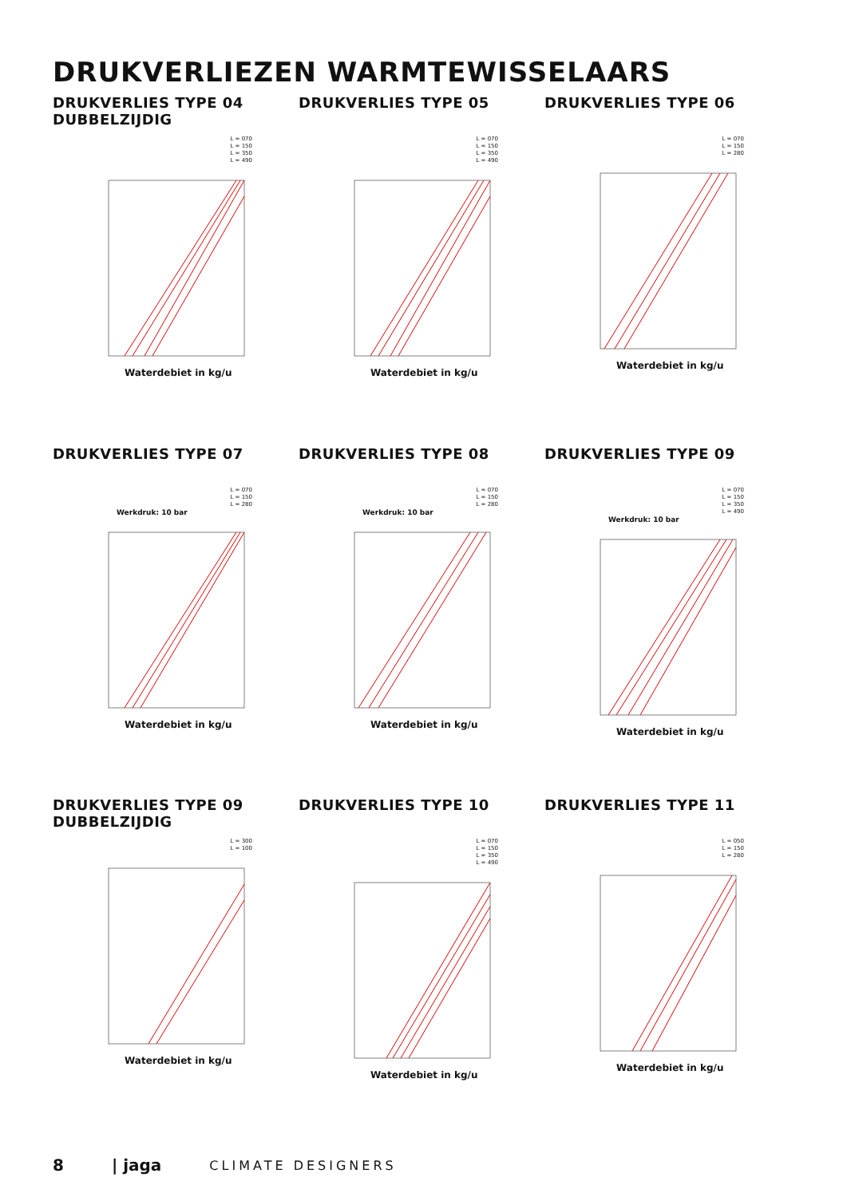DRUKVERLIEZEN WARMTEWISSELAARS
DRUKVERLIES TYPE 04
DUBBELZIJDIG
L = 070
L = 150
L = 350
L = 490
Waterdebiet in kg/u
DRUKVERLIES TYPE 05
L = 070
L = 150
L = 350
L = 490
Waterdebiet in kg/u
DRUKVERLIES TYPE 06
L = 070
L = 150
L = 280
Waterdebiet in kg/u
DRUKVERLIES TYPE 07
L = 070
L = 150
L = 280
Werkdruk: 10 bar
Waterdebiet in kg/u
DRUKVERLIES TYPE 08
L = 070
L = 150
L = 280
Werkdruk: 10 bar
Waterdebiet in kg/u
DRUKVERLIES TYPE 09
L = 070
L = 150
L = 350
L = 490
Werkdruk: 10 bar
Waterdebiet in kg/u
DRUKVERLIES TYPE 09
DUBBELZIJDIG
L = 300
L = 100
Waterdebiet in kg/u
DRUKVERLIES TYPE 10
L = 070
L = 150
L = 350
L = 490
Waterdebiet in kg/u
DRUKVERLIES TYPE 11
L = 050
L = 150
L = 280
Waterdebiet in kg/u
8 | jaga CLIMATE DESIGNERS